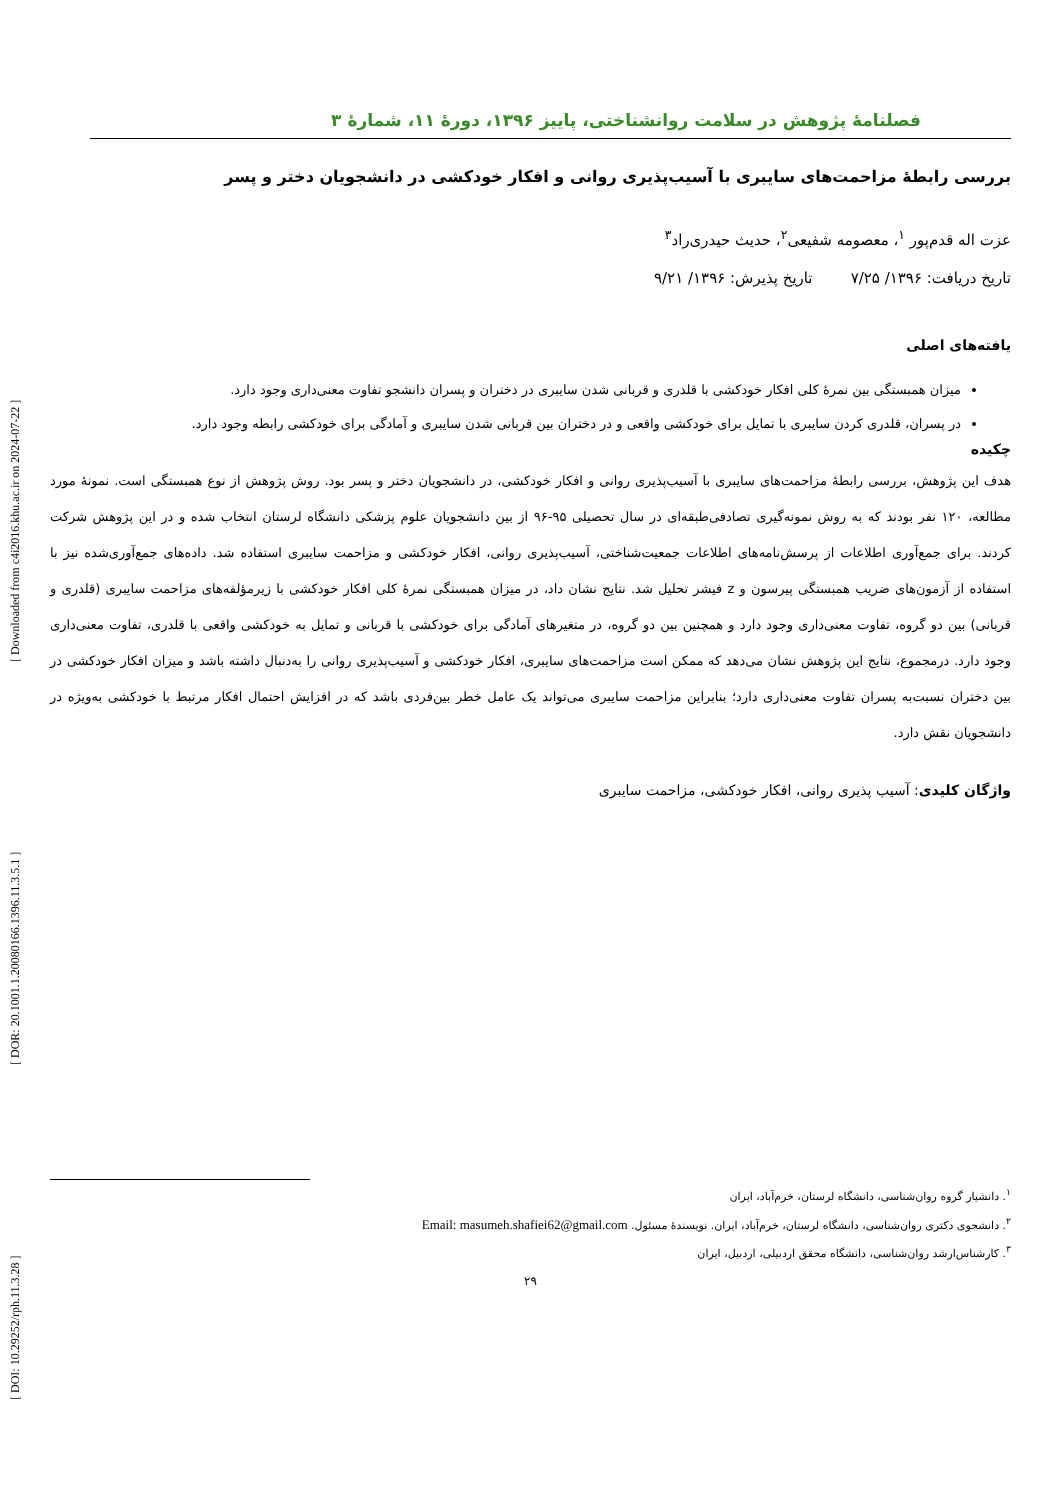[ DOI: 10.29252/rph.11.3.28 ] [ DOR: 20.1001.1.20080166.1396.11.3.5.1 ] [ Downloaded from c4i2016.khu.ac.ir on 2024-07-22 ]
فصلنامهٔ پژوهش در سلامت روانشناختی، پاییز ۱۳۹۶، دورهٔ ۱۱، شمارهٔ ۳
بررسی رابطهٔ مزاحمت‌های سایبری با آسیب‌پذیری روانی و افکار خودکشی در دانشجویان دختر و پسر
عزت اله قدم‌پور <sup>۱</sup>، معصومه شفیعی<sup>۲</sup>، حدیث حیدری‌راد<sup>۳</sup>
تاریخ دریافت: ۱۳۹۶/ ۷/۲۵ تاریخ پذیرش: ۱۳۹۶/ ۹/۲۱
یافته‌های اصلی
میزان همبستگی بین نمرهٔ کلی افکار خودکشی با قلدری و قربانی شدن سایبری در دختران و پسران دانشجو تفاوت معنی‌داری وجود دارد.
در پسران، قلدری کردن سایبری با تمایل برای خودکشی واقعی و در دختران بین قربانی شدن سایبری و آمادگی برای خودکشی رابطه وجود دارد.
چکیده
هدف این پژوهش، بررسی رابطهٔ مزاحمت‌های سایبری با آسیب‌پذیری روانی و افکار خودکشی، در دانشجویان دختر و پسر بود. روش پژوهش از نوع همبستگی است. نمونهٔ مورد مطالعه، ۱۲۰ نفر بودند که به روش نمونه‌گیری تصادفی‌طبقه‌ای در سال تحصیلی ۹۵-۹۶ از بین دانشجویان علوم پزشکی دانشگاه لرستان انتخاب شده و در این پژوهش شرکت کردند. برای جمع‌آوری اطلاعات از پرسش‌نامه‌های اطلاعات جمعیت‌شناختی، آسیب‌پذیری روانی، افکار خودکشی و مزاحمت سایبری استفاده شد. داده‌های جمع‌آوری‌شده نیز با استفاده از آزمون‌های ضریب همبستگی پیرسون و z فیشر تحلیل شد. نتایج نشان داد، در میزان همبستگی نمرهٔ کلی افکار خودکشی با زیرمؤلفه‌های مزاحمت سایبری (قلدری و قربانی) بین دو گروه، تفاوت معنی‌داری وجود دارد و همچنین بین دو گروه، در متغیرهای آمادگی برای خودکشی با قربانی و تمایل به خودکشی واقعی با قلدری، تفاوت معنی‌داری وجود دارد. درمجموع، نتایج این پژوهش نشان می‌دهد که ممکن است مزاحمت‌های سایبری، افکار خودکشی و آسیب‌پذیری روانی را به‌دنبال داشته باشد و میزان افکار خودکشی در بین دختران نسبت‌به پسران تفاوت معنی‌داری دارد؛ بنابراین مزاحمت سایبری می‌تواند یک عامل خطر بین‌فردی باشد که در افزایش احتمال افکار مرتبط با خودکشی به‌ویژه در دانشجویان نقش دارد.
واژگان کلیدی: آسیب پذیری روانی، افکار خودکشی، مزاحمت سایبری
<sup>۱</sup>. دانشیار گروه روان‌شناسی، دانشگاه لرستان، خرم‌آباد، ایران
<sup>۲</sup>. دانشجوی دکتری روان‌شناسی، دانشگاه لرستان، خرم‌آباد، ایران. نویسندهٔ مسئول. Email: masumeh.shafiei62@gmail.com
<sup>۳</sup>. کارشناس‌ارشد روان‌شناسی، دانشگاه محقق اردبیلی، اردبیل، ایران
۲۹